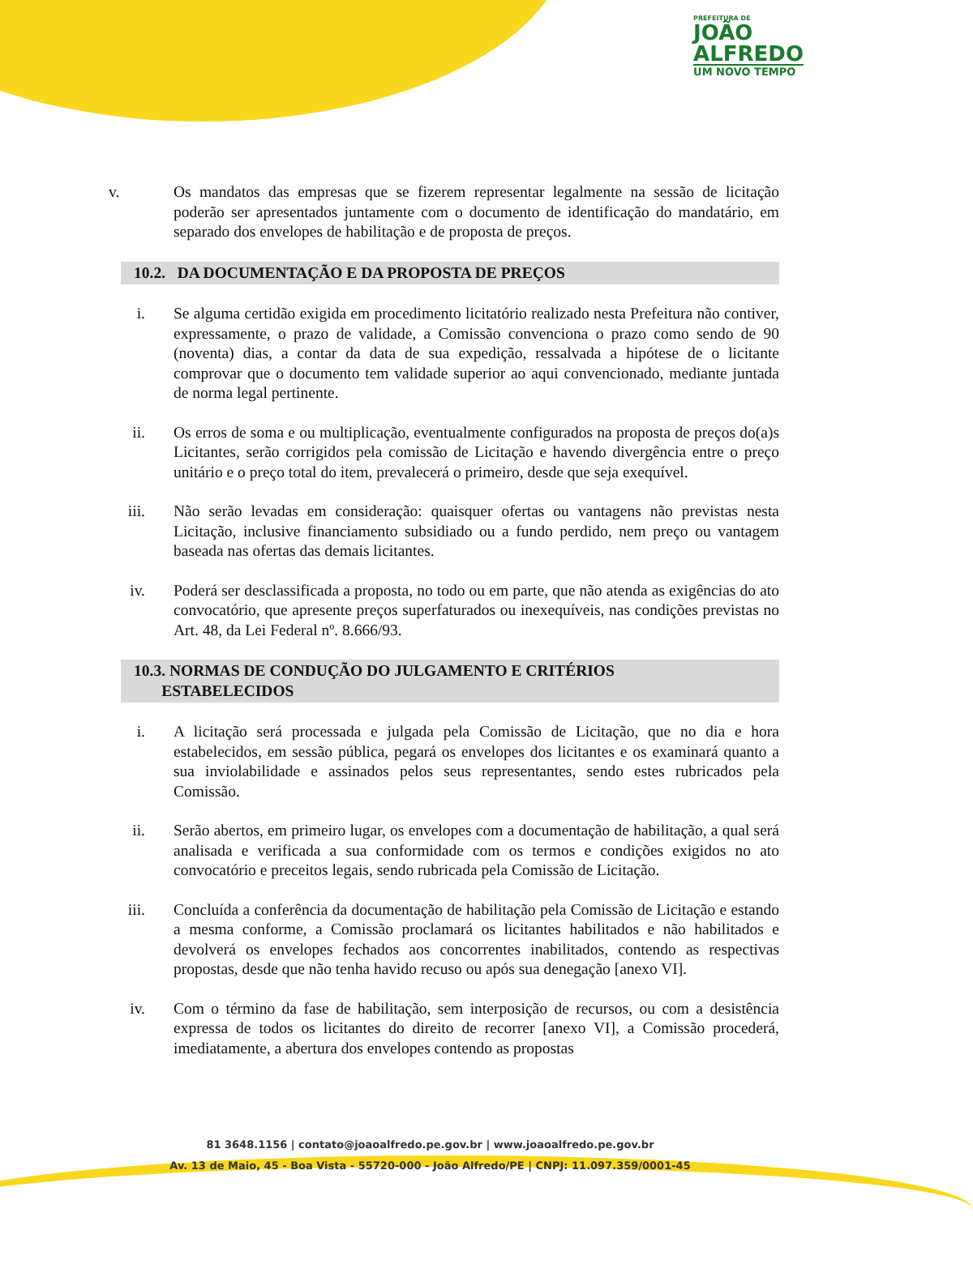PREFEITURA DE
JOÃO
ALFREDO
UM NOVO TEMPO
v. Os mandatos das empresas que se fizerem representar legalmente na sessão de licitação poderão ser apresentados juntamente com o documento de identificação do mandatário, em separado dos envelopes de habilitação e de proposta de preços.
10.2. DA DOCUMENTAÇÃO E DA PROPOSTA DE PREÇOS
i. Se alguma certidão exigida em procedimento licitatório realizado nesta Prefeitura não contiver, expressamente, o prazo de validade, a Comissão convenciona o prazo como sendo de 90 (noventa) dias, a contar da data de sua expedição, ressalvada a hipótese de o licitante comprovar que o documento tem validade superior ao aqui convencionado, mediante juntada de norma legal pertinente.
ii. Os erros de soma e ou multiplicação, eventualmente configurados na proposta de preços do(a)s Licitantes, serão corrigidos pela comissão de Licitação e havendo divergência entre o preço unitário e o preço total do item, prevalecerá o primeiro, desde que seja exequível.
iii. Não serão levadas em consideração: quaisquer ofertas ou vantagens não previstas nesta Licitação, inclusive financiamento subsidiado ou a fundo perdido, nem preço ou vantagem baseada nas ofertas das demais licitantes.
iv. Poderá ser desclassificada a proposta, no todo ou em parte, que não atenda as exigências do ato convocatório, que apresente preços superfaturados ou inexequíveis, nas condições previstas no Art. 48, da Lei Federal nº. 8.666/93.
10.3. NORMAS DE CONDUÇÃO DO JULGAMENTO E CRITÉRIOS
ESTABELECIDOS
i. A licitação será processada e julgada pela Comissão de Licitação, que no dia e hora estabelecidos, em sessão pública, pegará os envelopes dos licitantes e os examinará quanto a sua inviolabilidade e assinados pelos seus representantes, sendo estes rubricados pela Comissão.
ii. Serão abertos, em primeiro lugar, os envelopes com a documentação de habilitação, a qual será analisada e verificada a sua conformidade com os termos e condições exigidos no ato convocatório e preceitos legais, sendo rubricada pela Comissão de Licitação.
iii. Concluída a conferência da documentação de habilitação pela Comissão de Licitação e estando a mesma conforme, a Comissão proclamará os licitantes habilitados e não habilitados e devolverá os envelopes fechados aos concorrentes inabilitados, contendo as respectivas propostas, desde que não tenha havido recuso ou após sua denegação [anexo VI].
iv. Com o término da fase de habilitação, sem interposição de recursos, ou com a desistência expressa de todos os licitantes do direito de recorrer [anexo VI], a Comissão procederá, imediatamente, a abertura dos envelopes contendo as propostas
81 3648.1156 | contato@joaoalfredo.pe.gov.br | www.joaoalfredo.pe.gov.br
Av. 13 de Maio, 45 - Boa Vista - 55720-000 - João Alfredo/PE | CNPJ: 11.097.359/0001-45